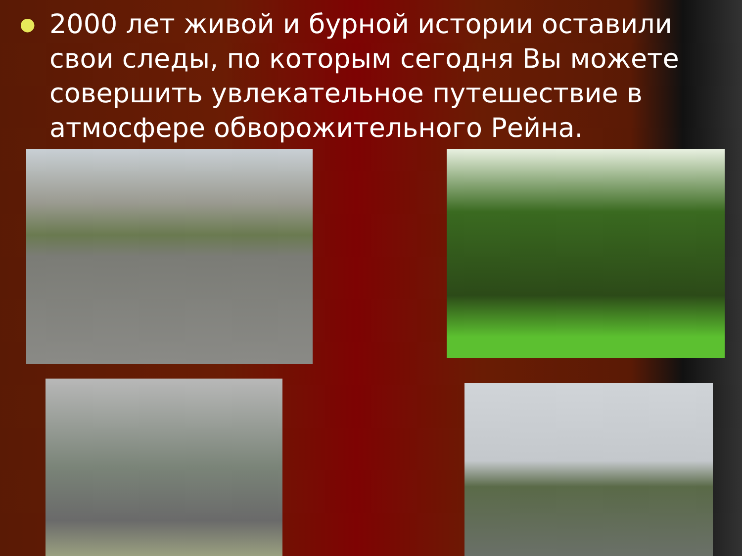●
2000 лет живой и бурной истории оставили свои следы, по которым сегодня Вы можете совершить увлекательное путешествие в атмосфере обворожительного Рейна.